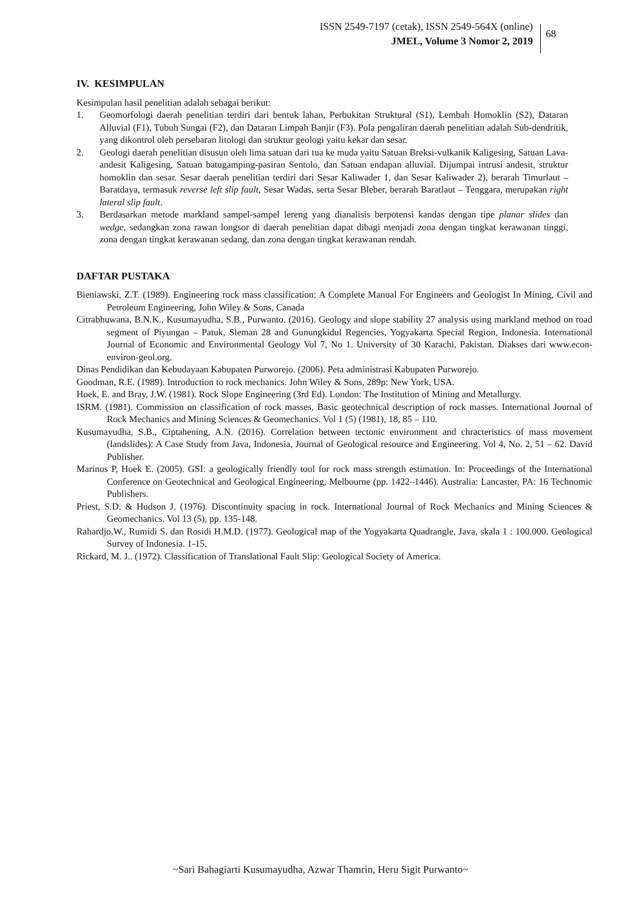ISSN 2549-7197 (cetak), ISSN 2549-564X (online)
JMEL, Volume 3 Nomor 2, 2019
68
IV. KESIMPULAN
Kesimpulan hasil penelitian adalah sebagai berikut:
1. Geomorfologi daerah penelitian terdiri dari bentuk lahan, Perbukitan Struktural (S1), Lembah Homoklin (S2), Dataran Alluvial (F1), Tubuh Sungai (F2), dan Dataran Limpah Banjir (F3). Pola pengaliran daerah penelitian adalah Sub-dendritik, yang dikontrol oleh persebaran litologi dan struktur geologi yaitu kekar dan sesar.
2. Geologi daerah penelitian disusun oleh lima satuan dari tua ke muda yaitu Satuan Breksi-vulkanik Kaligesing, Satuan Lava-andesit Kaligesing, Satuan batugamping-pasiran Sentolo, dan Satuan endapan alluvial. Dijumpai intrusi andesit, struktur homoklin dan sesar. Sesar daerah penelitian terdiri dari Sesar Kaliwader 1, dan Sesar Kaliwader 2), berarah Timurlaut – Baratdaya, termasuk reverse left slip fault, Sesar Wadas, serta Sesar Bleber, berarah Baratlaut – Tenggara, merupakan right lateral slip fault.
3. Berdasarkan metode markland sampel-sampel lereng yang dianalisis berpotensi kandas dengan tipe planar slides dan wedge, sedangkan zona rawan longsor di daerah penelitian dapat dibagi menjadi zona dengan tingkat kerawanan tinggi, zona dengan tingkat kerawanan sedang, dan zona dengan tingkat kerawanan rendah.
DAFTAR PUSTAKA
Bieniawski, Z.T. (1989). Engineering rock mass classification: A Complete Manual For Engineers and Geologist In Mining, Civil and Petroleum Engineering, John Wiley & Sons, Canada
Citrabhuwana, B.N.K., Kusumayudha, S.B., Purwanto. (2016). Geology and slope stability 27 analysis using markland method on road segment of Piyungan – Patuk, Sleman 28 and Gunungkidul Regencies, Yogyakarta Special Region, Indonesia. International Journal of Economic and Environmental Geology Vol 7, No 1. University of 30 Karachi, Pakistan. Diakses dari www.econ-environ-geol.org.
Dinas Pendidikan dan Kebudayaan Kabupaten Purworejo. (2006). Peta administrasi Kabupaten Purworejo.
Goodman, R.E. (1989). Introduction to rock mechanics. John Wiley & Sons, 289p: New York, USA.
Hoek, E. and Bray, J.W. (1981). Rock Slope Engineering (3rd Ed). London: The Institution of Mining and Metallurgy.
ISRM. (1981). Commission on classification of rock masses, Basic geotechnical description of rock masses. International Journal of Rock Mechanics and Mining Sciences & Geomechanics. Vol 1 (5) (1981), 18, 85 – 110.
Kusumayudha, S.B., Ciptahening, A.N. (2016). Correlation between tectonic environment and chracteristics of mass movement (landslides): A Case Study from Java, Indonesia, Journal of Geological resource and Engineering. Vol 4, No. 2, 51 – 62. David Publisher.
Marinos P, Hoek E. (2005). GSI: a geologically friendly tool for rock mass strength estimation. In: Proceedings of the International Conference on Geotechnical and Geological Engineering, Melbourne (pp. 1422–1446). Australia: Lancaster, PA: 16 Technomic Publishers.
Priest, S.D. & Hudson J. (1976). Discontinuity spacing in rock. International Journal of Rock Mechanics and Mining Sciences & Geomechanics. Vol 13 (5), pp. 135-148.
Rahardjo,W., Rumidi S. dan Rosidi H.M.D. (1977). Geological map of the Yogyakarta Quadrangle, Java, skala 1 : 100.000. Geological Survey of Indonesia. 1-15.
Rickard, M. J.. (1972). Classification of Translational Fault Slip: Geological Society of America.
~Sari Bahagiarti Kusumayudha, Azwar Thamrin, Heru Sigit Purwanto~